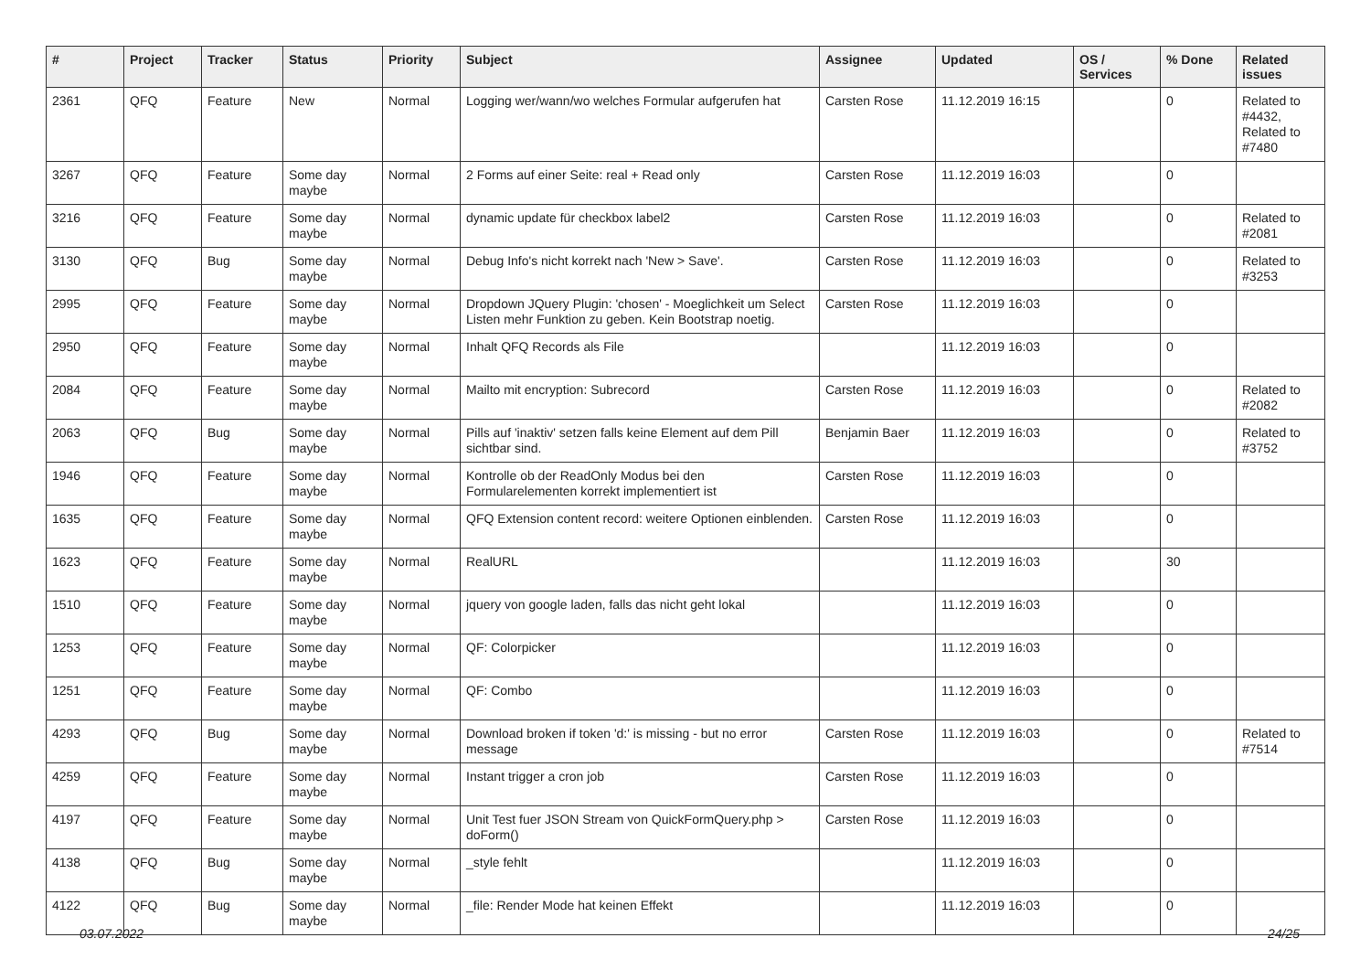| # | Project | Tracker | Status | Priority | Subject | Assignee | Updated | OS / Services | % Done | Related issues |
| --- | --- | --- | --- | --- | --- | --- | --- | --- | --- | --- |
| 2361 | QFQ | Feature | New | Normal | Logging wer/wann/wo welches Formular aufgerufen hat | Carsten Rose | 11.12.2019 16:15 | | 0 | Related to #4432, Related to #7480 |
| 3267 | QFQ | Feature | Some day maybe | Normal | 2 Forms auf einer Seite: real + Read only | Carsten Rose | 11.12.2019 16:03 | | 0 | |
| 3216 | QFQ | Feature | Some day maybe | Normal | dynamic update für checkbox label2 | Carsten Rose | 11.12.2019 16:03 | | 0 | Related to #2081 |
| 3130 | QFQ | Bug | Some day maybe | Normal | Debug Info's nicht korrekt nach 'New > Save'. | Carsten Rose | 11.12.2019 16:03 | | 0 | Related to #3253 |
| 2995 | QFQ | Feature | Some day maybe | Normal | Dropdown JQuery Plugin: 'chosen' - Moeglichkeit um Select Listen mehr Funktion zu geben. Kein Bootstrap noetig. | Carsten Rose | 11.12.2019 16:03 | | 0 | |
| 2950 | QFQ | Feature | Some day maybe | Normal | Inhalt QFQ Records als File | | 11.12.2019 16:03 | | 0 | |
| 2084 | QFQ | Feature | Some day maybe | Normal | Mailto mit encryption: Subrecord | Carsten Rose | 11.12.2019 16:03 | | 0 | Related to #2082 |
| 2063 | QFQ | Bug | Some day maybe | Normal | Pills auf 'inaktiv' setzen falls keine Element auf dem Pill sichtbar sind. | Benjamin Baer | 11.12.2019 16:03 | | 0 | Related to #3752 |
| 1946 | QFQ | Feature | Some day maybe | Normal | Kontrolle ob der ReadOnly Modus bei den Formularelementen korrekt implementiert ist | Carsten Rose | 11.12.2019 16:03 | | 0 | |
| 1635 | QFQ | Feature | Some day maybe | Normal | QFQ Extension content record: weitere Optionen einblenden. | Carsten Rose | 11.12.2019 16:03 | | 0 | |
| 1623 | QFQ | Feature | Some day maybe | Normal | RealURL | | 11.12.2019 16:03 | | 30 | |
| 1510 | QFQ | Feature | Some day maybe | Normal | jquery von google laden, falls das nicht geht lokal | | 11.12.2019 16:03 | | 0 | |
| 1253 | QFQ | Feature | Some day maybe | Normal | QF: Colorpicker | | 11.12.2019 16:03 | | 0 | |
| 1251 | QFQ | Feature | Some day maybe | Normal | QF: Combo | | 11.12.2019 16:03 | | 0 | |
| 4293 | QFQ | Bug | Some day maybe | Normal | Download broken if token 'd:' is missing - but no error message | Carsten Rose | 11.12.2019 16:03 | | 0 | Related to #7514 |
| 4259 | QFQ | Feature | Some day maybe | Normal | Instant trigger a cron job | Carsten Rose | 11.12.2019 16:03 | | 0 | |
| 4197 | QFQ | Feature | Some day maybe | Normal | Unit Test fuer JSON Stream von QuickFormQuery.php > doForm() | Carsten Rose | 11.12.2019 16:03 | | 0 | |
| 4138 | QFQ | Bug | Some day maybe | Normal | _style fehlt | | 11.12.2019 16:03 | | 0 | |
| 4122 | QFQ | Bug | Some day maybe | Normal | _file: Render Mode hat keinen Effekt | | 11.12.2019 16:03 | | 0 | |
03.07.2022 24/25